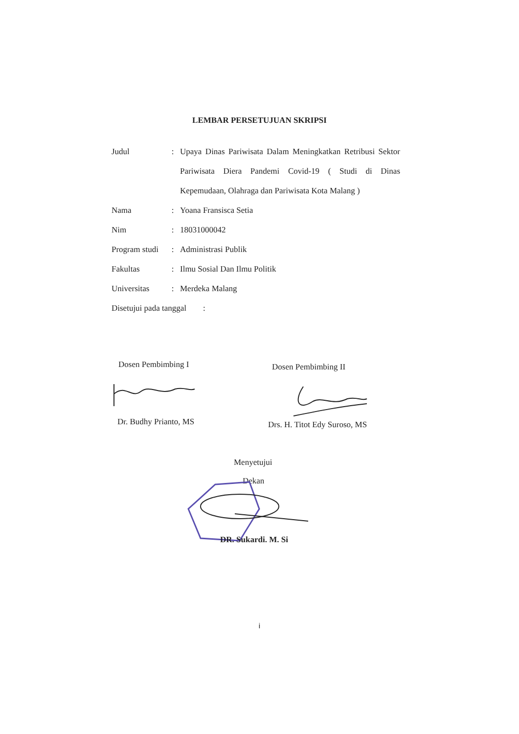LEMBAR PERSETUJUAN SKRIPSI
| Judul | : | Upaya Dinas Pariwisata Dalam Meningkatkan Retribusi Sektor Pariwisata Diera Pandemi Covid-19 ( Studi di Dinas Kepemudaan, Olahraga dan Pariwisata Kota Malang ) |
| Nama | : | Yoana Fransisca Setia |
| Nim | : | 18031000042 |
| Program studi | : | Administrasi Publik |
| Fakultas | : | Ilmu Sosial Dan Ilmu Politik |
| Universitas | : | Merdeka Malang |
| Disetujui pada tanggal : | | |
Dosen Pembimbing I Dosen Pembimbing II
Dr. Budhy Prianto, MS Drs. H. Titot Edy Suroso, MS
Menyetujui
Dekan
DR. Sukardi. M. Si
i